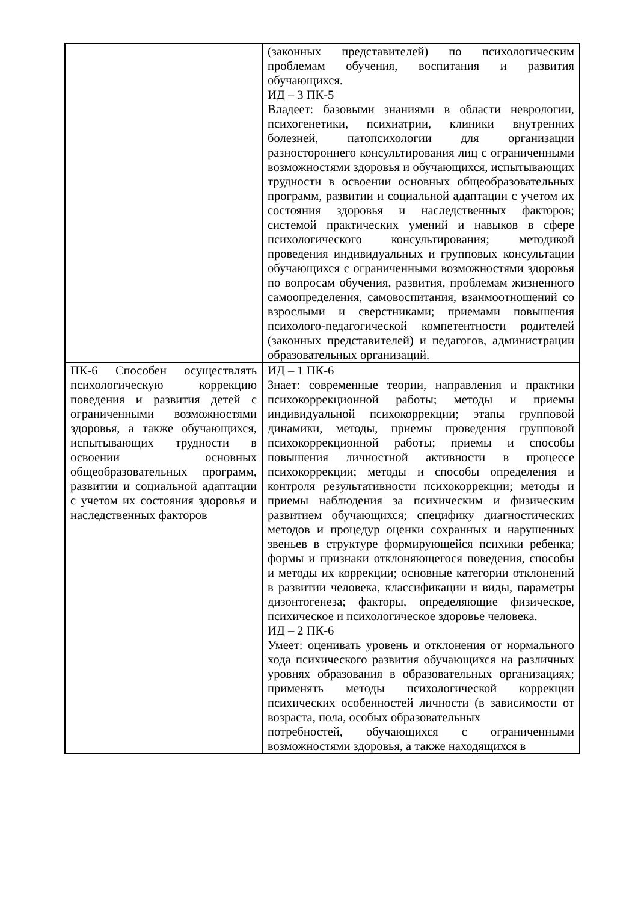| | (законных представителей) по психологическим проблемам обучения, воспитания и развития обучающихся. ИД – 3 ПК-5 Владеет: базовыми знаниями в области неврологии, психогенетики, психиатрии, клиники внутренних болезней, патопсихологии для организации разностороннего консультирования лиц с ограниченными возможностями здоровья и обучающихся, испытывающих трудности в освоении основных общеобразовательных программ, развитии и социальной адаптации с учетом их состояния здоровья и наследственных факторов; системой практических умений и навыков в сфере психологического консультирования; методикой проведения индивидуальных и групповых консультации обучающихся с ограниченными возможностями здоровья по вопросам обучения, развития, проблемам жизненного самоопределения, самовоспитания, взаимоотношений со взрослыми и сверстниками; приемами повышения психолого-педагогической компетентности родителей (законных представителей) и педагогов, администрации образовательных организаций. |
| ПК-6 Способен осуществлять психологическую коррекцию поведения и развития детей с ограниченными возможностями здоровья, а также обучающихся, испытывающих трудности в освоении основных общеобразовательных программ, развитии и социальной адаптации с учетом их состояния здоровья и наследственных факторов | ИД – 1 ПК-6 Знает: современные теории, направления и практики психокоррекционной работы; методы и приемы индивидуальной психокоррекции; этапы групповой динамики, методы, приемы проведения групповой психокоррекционной работы; приемы и способы повышения личностной активности в процессе психокоррекции; методы и способы определения и контроля результативности психокоррекции; методы и приемы наблюдения за психическим и физическим развитием обучающихся; специфику диагностических методов и процедур оценки сохранных и нарушенных звеньев в структуре формирующейся психики ребенка; формы и признаки отклоняющегося поведения, способы и методы их коррекции; основные категории отклонений в развитии человека, классификации и виды, параметры дизонтогенеза; факторы, определяющие физическое, психическое и психологическое здоровье человека. ИД – 2 ПК-6 Умеет: оценивать уровень и отклонения от нормального хода психического развития обучающихся на различных уровнях образования в образовательных организациях; применять методы психологической коррекции психических особенностей личности (в зависимости от возраста, пола, особых образовательных потребностей, обучающихся с ограниченными возможностями здоровья, а также находящихся в |